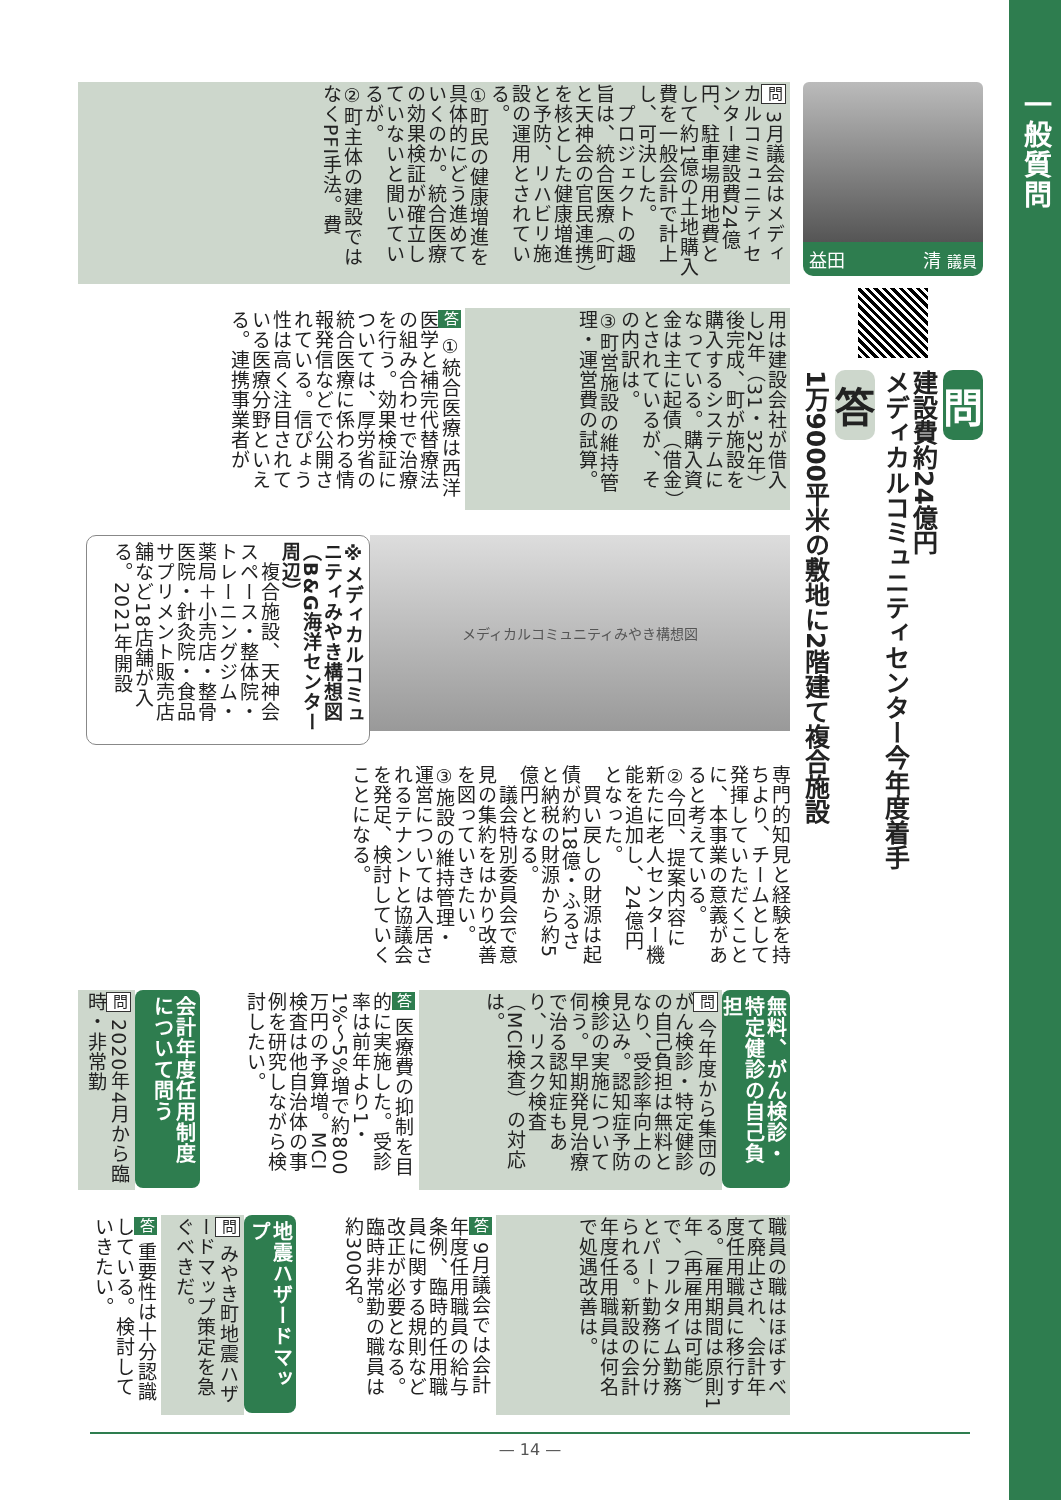一般質問
益田 清 議員
問
建設費約24億円
メディカルコミュニティセンター今年度着手
答
1万9000平米の敷地に2階建て複合施設
問 3月議会はメディカルコミュニティセンター建設費24億円、駐車場用地費として約1億の土地購入費を一般会計で計上し、可決した。
　プロジェクトの趣旨は、統合医療（町と天神会の官民連携）を核とした健康増進と予防、リハビリ施設の運用とされている。
①町民の健康増進を具体的にどう進めていくのか。統合医療の効果検証が確立していないと聞いているが。
②町主体の建設ではなくPFI手法。費
用は建設会社が借入し2年（31・32年）後完成、町が施設を購入するシステムになっている。購入資金は主に起債（借金）とされているが、その内訳は。
③町営施設の維持管理・運営費の試算。
答 ①統合医療は西洋医学と補完代替療法の組み合わせで治療を行う。効果検証については、厚労省の統合医療に係わる情報発信などで公開されている。信ぴょう性は高く注目されている医療分野といえる。連携事業者が
メディカルコミュニティみやき構想図
※メディカルコミュニティみやき構想図（B&G海洋センター周辺）
　複合施設、天神会スペース・整体院・トレーニングジム・薬局＋小売店・整骨医院・針灸院・食品サプリメント販売店舗など18店舗が入る。2021年開設
専門的知見と経験を持ちより、チームとして発揮していただくことに、本事業の意義があると考えている。
②今回、提案内容に新たに老人センター機能を追加し、24億円となった。
　買い戻しの財源は起債が約18億・ふるさと納税の財源から約5億円となる。
　議会特別委員会で意見の集約をはかり改善を図っていきたい。
③施設の維持管理・運営については入居されるテナントと協議会を発足、検討していくことになる。
無料、がん検診・特定健診の自己負担
問 今年度から集団のがん検診・特定健診の自己負担は無料となり、受診率向上の見込み。認知症予防検診の実施について伺う。早期発見治療で治る認知症もあり、リスク検査（MCI検査）の対応は。
答 医療費の抑制を目的に実施した。受診率は前年より1・1%〜5%増で約800万円の予算増。MCI検査は他自治体の事例を研究しながら検討したい。
会計年度任用制度について問う
問 2020年4月から臨時・非常勤
職員の職はほぼすべて廃止され、会計年度任用職員に移行する。雇用期間は原則1年（再雇用は可能）で、フルタイム勤務とパート勤務に分けられる。新設の会計年度任用職員は何名で処遇改善は。
答 9月議会では会計年度任用職員の給与条例、臨時的任用職員に関する規則など改正が必要となる。臨時非常勤の職員は約300名。
地震ハザードマップ
問 みやき町地震ハザードマップ策定を急ぐべきだ。
答 重要性は十分認識している。検討していきたい。
— 14 —